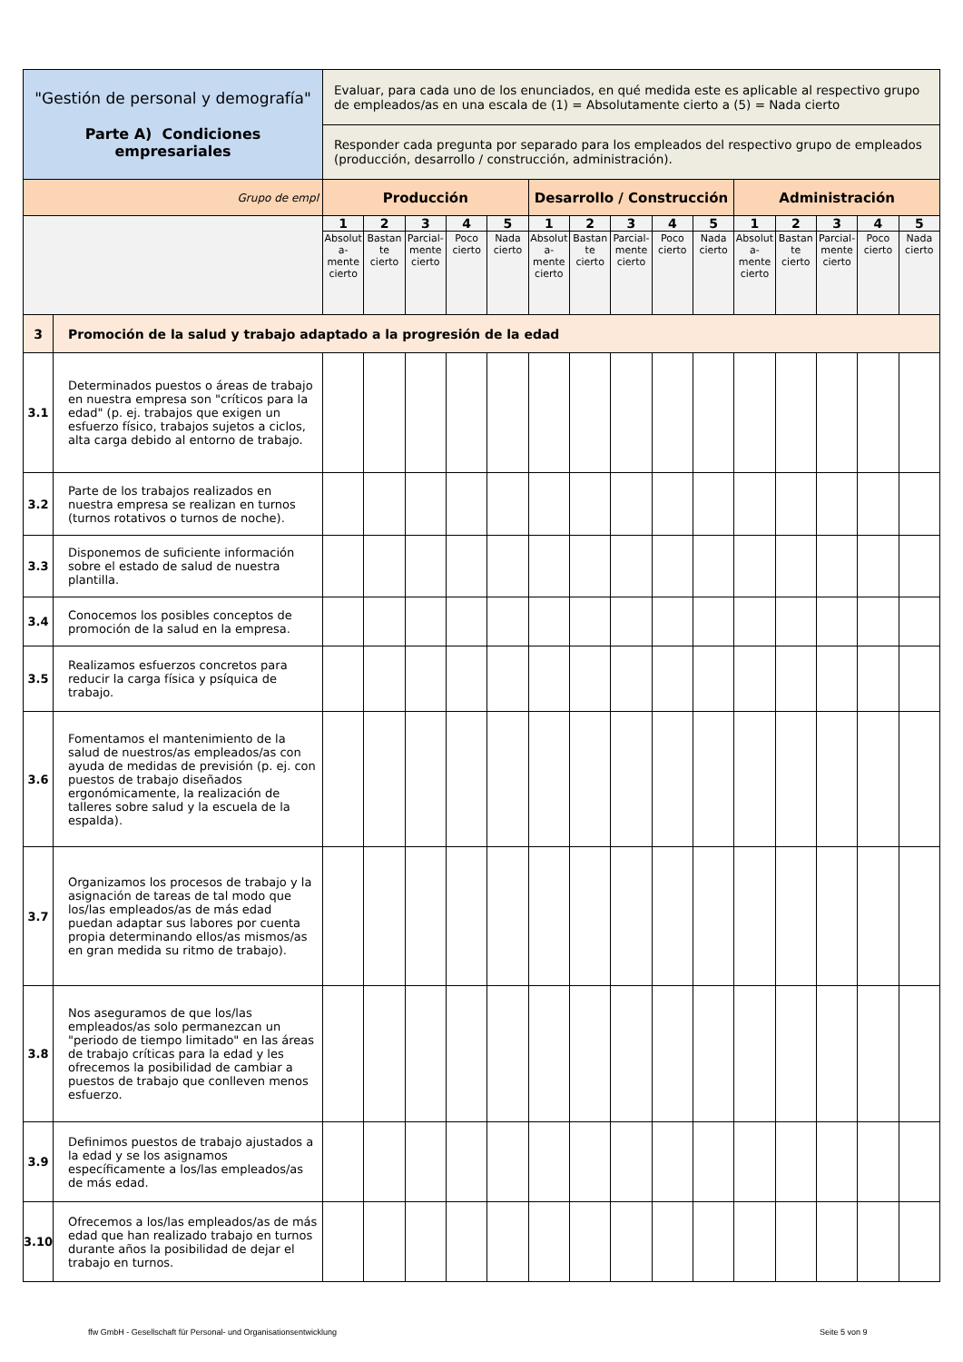| "Gestión de personal y demografía" Parte A) Condiciones empresariales | | Evaluar, para cada uno de los enunciados, en qué medida este es aplicable al respectivo grupo de empleados/as en una escala de (1) = Absolutamente cierto a (5) = Nada cierto | | | | | | | | | | | | | | |
| | | Responder cada pregunta por separado para los empleados del respectivo grupo de empleados (producción, desarrollo / construcción, administración). | | | | | | | | | | | | | | |
| Grupo de empl | | Producción | | | | | Desarrollo / Construcción | | | | | Administración | | | | |
| | | 1 | 2 | 3 | 4 | 5 | 1 | 2 | 3 | 4 | 5 | 1 | 2 | 3 | 4 | 5 |
| | | Absolut a- mente cierto | Bastan te cierto | Parcial- mente cierto | Poco cierto | Nada cierto | Absolut a- mente cierto | Bastan te cierto | Parcial- mente cierto | Poco cierto | Nada cierto | Absolut a- mente cierto | Bastan te cierto | Parcial- mente cierto | Poco cierto | Nada cierto |
| 3 | Promoción de la salud y trabajo adaptado a la progresión de la edad | | | | | | | | | | | | | | | |
| 3.1 | Determinados puestos o áreas de trabajo en nuestra empresa son "críticos para la edad" (p. ej. trabajos que exigen un esfuerzo físico, trabajos sujetos a ciclos, alta carga debido al entorno de trabajo. | | | | | | | | | | | | | | | |
| 3.2 | Parte de los trabajos realizados en nuestra empresa se realizan en turnos (turnos rotativos o turnos de noche). | | | | | | | | | | | | | | | |
| 3.3 | Disponemos de suficiente información sobre el estado de salud de nuestra plantilla. | | | | | | | | | | | | | | | |
| 3.4 | Conocemos los posibles conceptos de promoción de la salud en la empresa. | | | | | | | | | | | | | | | |
| 3.5 | Realizamos esfuerzos concretos para reducir la carga física y psíquica de trabajo. | | | | | | | | | | | | | | | |
| 3.6 | Fomentamos el mantenimiento de la salud de nuestros/as empleados/as con ayuda de medidas de previsión (p. ej. con puestos de trabajo diseñados ergonómicamente, la realización de talleres sobre salud y la escuela de la espalda). | | | | | | | | | | | | | | | |
| 3.7 | Organizamos los procesos de trabajo y la asignación de tareas de tal modo que los/las empleados/as de más edad puedan adaptar sus labores por cuenta propia determinando ellos/as mismos/as en gran medida su ritmo de trabajo). | | | | | | | | | | | | | | | |
| 3.8 | Nos aseguramos de que los/las empleados/as solo permanezcan un "periodo de tiempo limitado" en las áreas de trabajo críticas para la edad y les ofrecemos la posibilidad de cambiar a puestos de trabajo que conlleven menos esfuerzo. | | | | | | | | | | | | | | | |
| 3.9 | Definimos puestos de trabajo ajustados a la edad y se los asignamos específicamente a los/las empleados/as de más edad. | | | | | | | | | | | | | | | |
| 3.10 | Ofrecemos a los/las empleados/as de más edad que han realizado trabajo en turnos durante años la posibilidad de dejar el trabajo en turnos. | | | | | | | | | | | | | | | |
ffw GmbH - Gesellschaft für Personal- und Organisationsentwicklung
Seite 5 von 9